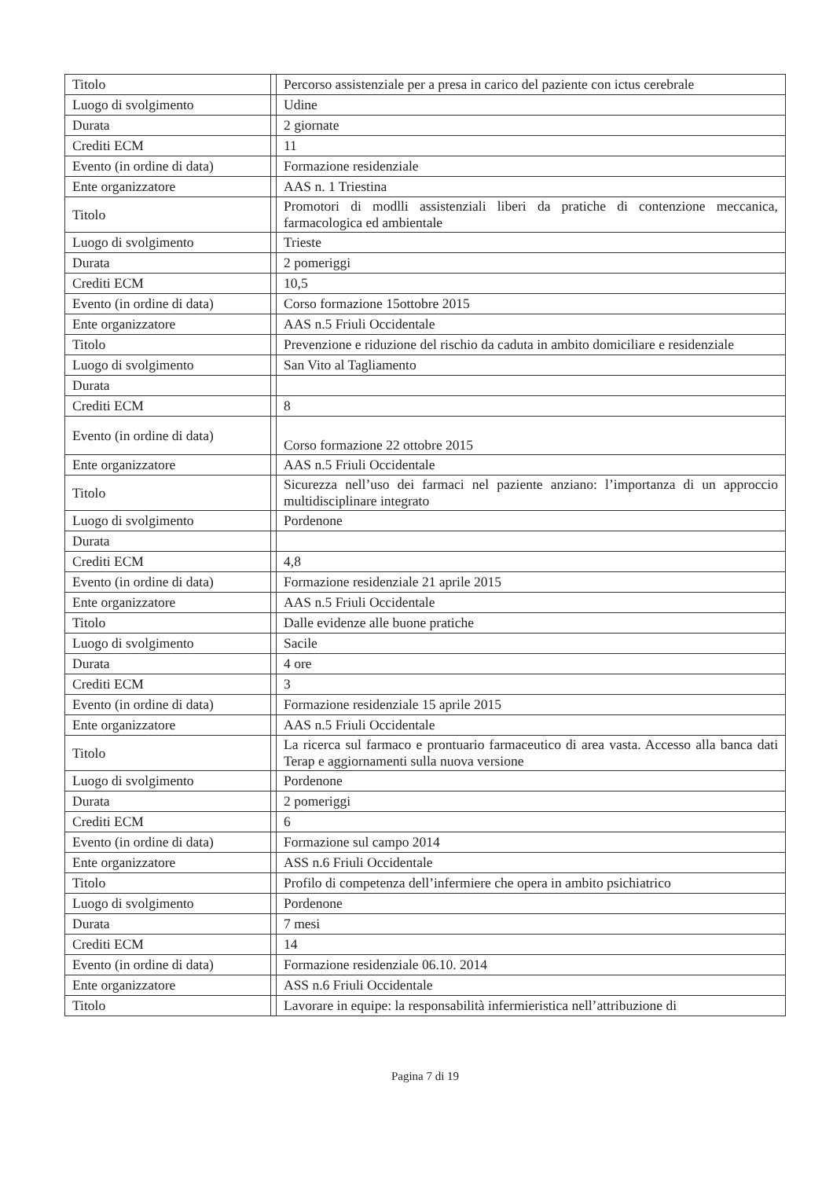| Titolo | | Percorso assistenziale per a presa in carico del paziente con ictus cerebrale |
| Luogo di svolgimento | | Udine |
| Durata | | 2 giornate |
| Crediti ECM | | 11 |
| Evento (in ordine di data) | | Formazione residenziale |
| Ente organizzatore | | AAS n. 1 Triestina |
| Titolo | | Promotori di modlli assistenziali liberi da pratiche di contenzione meccanica, farmacologica ed ambientale |
| Luogo di svolgimento | | Trieste |
| Durata | | 2 pomeriggi |
| Crediti ECM | | 10,5 |
| Evento (in ordine di data) | | Corso formazione 15ottobre 2015 |
| Ente organizzatore | | AAS n.5 Friuli Occidentale |
| Titolo | | Prevenzione e riduzione del rischio da caduta in ambito domiciliare e residenziale |
| Luogo di svolgimento | | San Vito al Tagliamento |
| Durata | | |
| Crediti ECM | | 8 |
| Evento (in ordine di data) | | Corso formazione 22 ottobre 2015 |
| Ente organizzatore | | AAS n.5 Friuli Occidentale |
| Titolo | | Sicurezza nell’uso dei farmaci nel paziente anziano: l’importanza di un approccio multidisciplinare integrato |
| Luogo di svolgimento | | Pordenone |
| Durata | | |
| Crediti ECM | | 4,8 |
| Evento (in ordine di data) | | Formazione residenziale 21 aprile 2015 |
| Ente organizzatore | | AAS n.5 Friuli Occidentale |
| Titolo | | Dalle evidenze alle buone pratiche |
| Luogo di svolgimento | | Sacile |
| Durata | | 4 ore |
| Crediti ECM | | 3 |
| Evento (in ordine di data) | | Formazione residenziale 15 aprile 2015 |
| Ente organizzatore | | AAS n.5 Friuli Occidentale |
| Titolo | | La ricerca sul farmaco e prontuario farmaceutico di area vasta. Accesso alla banca dati Terap e aggiornamenti sulla nuova versione |
| Luogo di svolgimento | | Pordenone |
| Durata | | 2 pomeriggi |
| Crediti ECM | | 6 |
| Evento (in ordine di data) | | Formazione sul campo 2014 |
| Ente organizzatore | | ASS n.6 Friuli Occidentale |
| Titolo | | Profilo di competenza dell’infermiere che opera in ambito psichiatrico |
| Luogo di svolgimento | | Pordenone |
| Durata | | 7 mesi |
| Crediti ECM | | 14 |
| Evento (in ordine di data) | | Formazione residenziale 06.10. 2014 |
| Ente organizzatore | | ASS n.6 Friuli Occidentale |
| Titolo | | Lavorare in equipe: la responsabilità infermieristica nell’attribuzione di |
Pagina 7 di 19